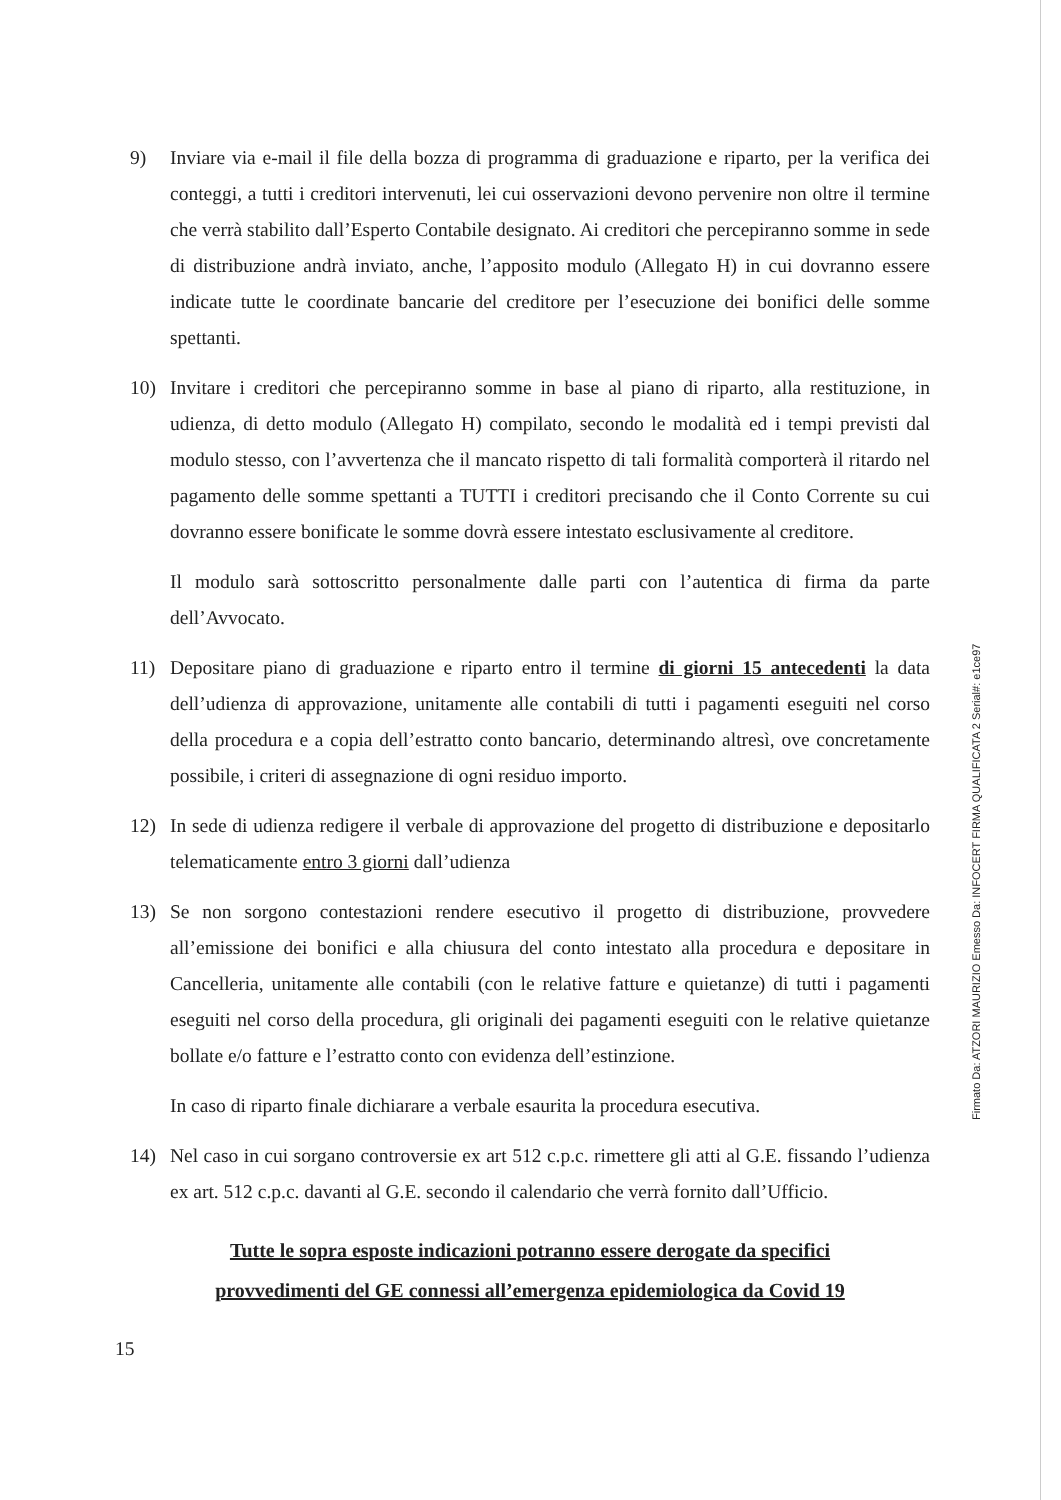9) Inviare via e-mail il file della bozza di programma di graduazione e riparto, per la verifica dei conteggi, a tutti i creditori intervenuti, lei cui osservazioni devono pervenire non oltre il termine che verrà stabilito dall’Esperto Contabile designato. Ai creditori che percepiranno somme in sede di distribuzione andrà inviato, anche, l’apposito modulo (Allegato H) in cui dovranno essere indicate tutte le coordinate bancarie del creditore per l’esecuzione dei bonifici delle somme spettanti.
10) Invitare i creditori che percepiranno somme in base al piano di riparto, alla restituzione, in udienza, di detto modulo (Allegato H) compilato, secondo le modalità ed i tempi previsti dal modulo stesso, con l’avvertenza che il mancato rispetto di tali formalità comporterà il ritardo nel pagamento delle somme spettanti a TUTTI i creditori precisando che il Conto Corrente su cui dovranno essere bonificate le somme dovrà essere intestato esclusivamente al creditore.
Il modulo sarà sottoscritto personalmente dalle parti con l’autentica di firma da parte dell’Avvocato.
11) Depositare piano di graduazione e riparto entro il termine di giorni 15 antecedenti la data dell’udienza di approvazione, unitamente alle contabili di tutti i pagamenti eseguiti nel corso della procedura e a copia dell’estratto conto bancario, determinando altresì, ove concretamente possibile, i criteri di assegnazione di ogni residuo importo.
12) In sede di udienza redigere il verbale di approvazione del progetto di distribuzione e depositarlo telematicamente entro 3 giorni dall’udienza
13) Se non sorgono contestazioni rendere esecutivo il progetto di distribuzione, provvedere all’emissione dei bonifici e alla chiusura del conto intestato alla procedura e depositare in Cancelleria, unitamente alle contabili (con le relative fatture e quietanze) di tutti i pagamenti eseguiti nel corso della procedura, gli originali dei pagamenti eseguiti con le relative quietanze bollate e/o fatture e l’estratto conto con evidenza dell’estinzione.
In caso di riparto finale dichiarare a verbale esaurita la procedura esecutiva.
14) Nel caso in cui sorgano controversie ex art 512 c.p.c. rimettere gli atti al G.E. fissando l’udienza ex art. 512 c.p.c. davanti al G.E. secondo il calendario che verrà fornito dall’Ufficio.
Tutte le sopra esposte indicazioni potranno essere derogate da specifici
provvedimenti del GE connessi all’emergenza epidemiologica da Covid 19
15
Firmato Da: ATZORI MAURIZIO Emesso Da: INFOCERT FIRMA QUALIFICATA 2 Serial#: e1ce97